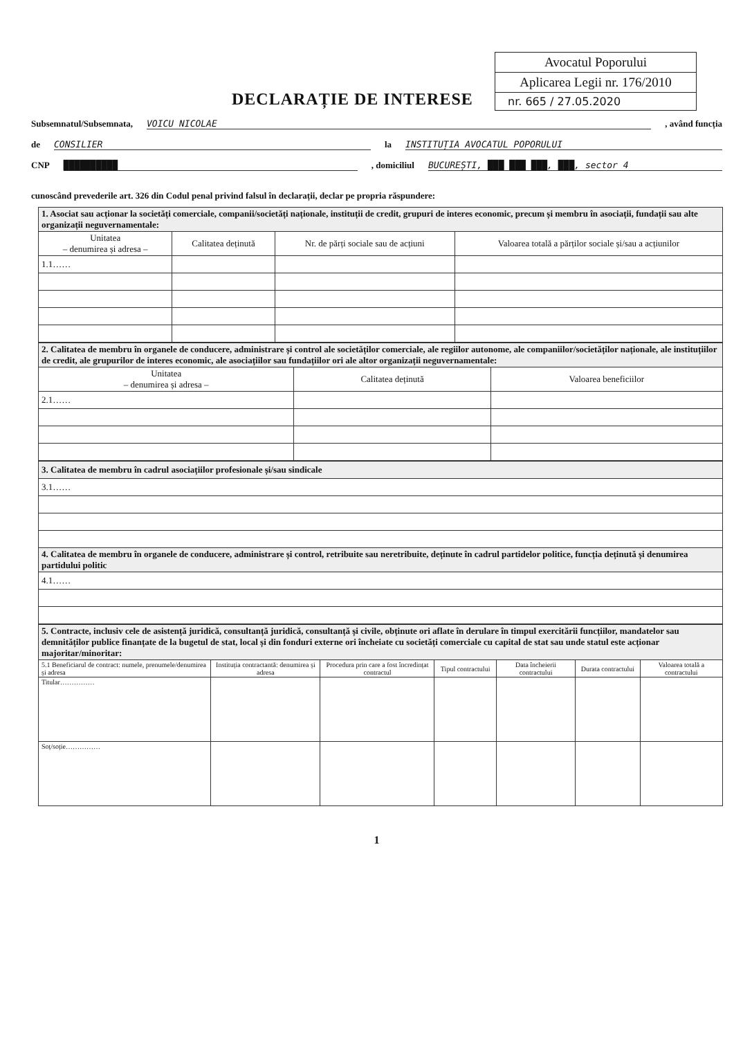Avocatul Poporului
Aplicarea Legii nr. 176/2010
nr. 665 / 27.05.2020
DECLARAȚIE DE INTERESE
Subsemnatul/Subsemnata, VOICU NICOLAE , având funcția
de CONSILIER la INSTITUȚIA AVOCATUL POPORULUI
CNP ██████████ , domiciliul BUCUREȘTI, ███ ███ ███, ███, sector 4
cunoscând prevederile art. 326 din Codul penal privind falsul în declarații, declar pe propria răspundere:
| 1. Asociat sau acționar la societăți comerciale, companii/societăți naționale, instituții de credit, grupuri de interes economic, precum și membru în asociații, fundații sau alte organizații neguvernamentale: | | | |
| --- | --- | --- | --- |
| Unitatea – denumirea și adresa – | Calitatea deținută | Nr. de părți sociale sau de acțiuni | Valoarea totală a părților sociale și/sau a acțiunilor |
| 1.1…… | | | |
| 2. Calitatea de membru în organele de conducere, administrare și control ale societăților comerciale, ale regiilor autonome, ale companiilor/societăților naționale, ale instituțiilor de credit, ale grupurilor de interes economic, ale asociațiilor sau fundațiilor ori ale altor organizații neguvernamentale: | | |
| --- | --- | --- |
| Unitatea – denumirea și adresa – | Calitatea deținută | Valoarea beneficiilor |
| 2.1…… | | |
| 3. Calitatea de membru în cadrul asociațiilor profesionale și/sau sindicale |
| --- |
| 3.1…… |
| 4. Calitatea de membru în organele de conducere, administrare și control, retribuite sau neretribuite, deținute în cadrul partidelor politice, funcția deținută și denumirea partidului politic |
| 4.1…… |
| 5. Contracte, inclusiv cele de asistență juridică, consultanță juridică, consultanță și civile, obținute ori aflate în derulare în timpul exercitării funcțiilor, mandatelor sau demnităților publice finanțate de la bugetul de stat, local și din fonduri externe ori încheiate cu societăți comerciale cu capital de stat sau unde statul este acționar majoritar/minoritar: | | | | | | |
| --- | --- | --- | --- | --- | --- | --- |
| 5.1 Beneficiarul de contract: numele, prenumele/denumirea și adresa | Instituția contractantă: denumirea și adresa | Procedura prin care a fost încredințat contractul | Tipul contractului | Data încheierii contractului | Durata contractului | Valoarea totală a contractului |
| Titular…………… | | | | | | |
| Soț/soție…………… | | | | | | |
1